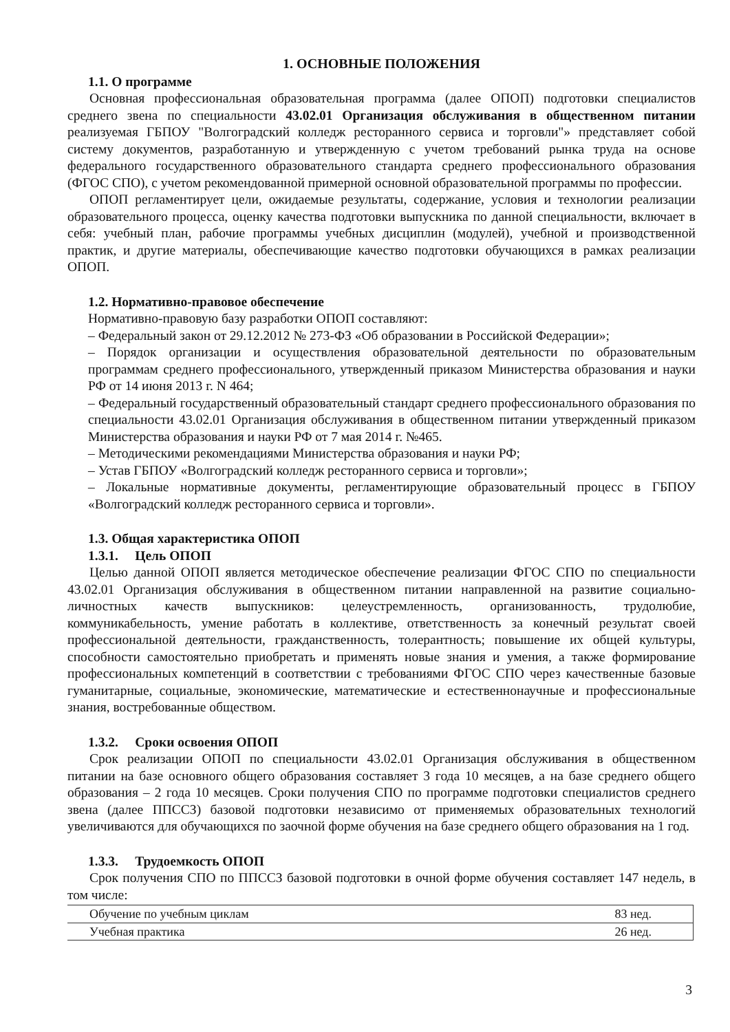1. ОСНОВНЫЕ ПОЛОЖЕНИЯ
1.1. О программе
Основная профессиональная образовательная программа (далее ОПОП) подготовки специалистов среднего звена по специальности 43.02.01 Организация обслуживания в общественном питании реализуемая ГБПОУ "Волгоградский колледж ресторанного сервиса и торговли"» представляет собой систему документов, разработанную и утвержденную с учетом требований рынка труда на основе федерального государственного образовательного стандарта среднего профессионального образования (ФГОС СПО), с учетом рекомендованной примерной основной образовательной программы по профессии.
ОПОП регламентирует цели, ожидаемые результаты, содержание, условия и технологии реализации образовательного процесса, оценку качества подготовки выпускника по данной специальности, включает в себя: учебный план, рабочие программы учебных дисциплин (модулей), учебной и производственной практик, и другие материалы, обеспечивающие качество подготовки обучающихся в рамках реализации ОПОП.
1.2. Нормативно-правовое обеспечение
Нормативно-правовую базу разработки ОПОП составляют:
– Федеральный закон от 29.12.2012 № 273-ФЗ «Об образовании в Российской Федерации»;
– Порядок организации и осуществления образовательной деятельности по образовательным программам среднего профессионального, утвержденный приказом Министерства образования и науки РФ от 14 июня 2013 г. N 464;
– Федеральный государственный образовательный стандарт среднего профессионального образования по специальности 43.02.01 Организация обслуживания в общественном питании утвержденный приказом Министерства образования и науки РФ от 7 мая 2014 г. №465.
– Методическими рекомендациями Министерства образования и науки РФ;
– Устав ГБПОУ «Волгоградский колледж ресторанного сервиса и торговли»;
– Локальные нормативные документы, регламентирующие образовательный процесс в ГБПОУ «Волгоградский колледж ресторанного сервиса и торговли».
1.3. Общая характеристика ОПОП
1.3.1. Цель ОПОП
Целью данной ОПОП является методическое обеспечение реализации ФГОС СПО по специальности 43.02.01 Организация обслуживания в общественном питании направленной на развитие социально-личностных качеств выпускников: целеустремленность, организованность, трудолюбие, коммуникабельность, умение работать в коллективе, ответственность за конечный результат своей профессиональной деятельности, гражданственность, толерантность; повышение их общей культуры, способности самостоятельно приобретать и применять новые знания и умения, а также формирование профессиональных компетенций в соответствии с требованиями ФГОС СПО через качественные базовые гуманитарные, социальные, экономические, математические и естественнонаучные и профессиональные знания, востребованные обществом.
1.3.2. Сроки освоения ОПОП
Срок реализации ОПОП по специальности 43.02.01 Организация обслуживания в общественном питании на базе основного общего образования составляет 3 года 10 месяцев, а на базе среднего общего образования – 2 года 10 месяцев. Сроки получения СПО по программе подготовки специалистов среднего звена (далее ППССЗ) базовой подготовки независимо от применяемых образовательных технологий увеличиваются для обучающихся по заочной форме обучения на базе среднего общего образования на 1 год.
1.3.3. Трудоемкость ОПОП
Срок получения СПО по ППССЗ базовой подготовки в очной форме обучения составляет 147 недель, в том числе:
| Обучение по учебным циклам | 83 нед. |
| Учебная практика | 26 нед. |
3